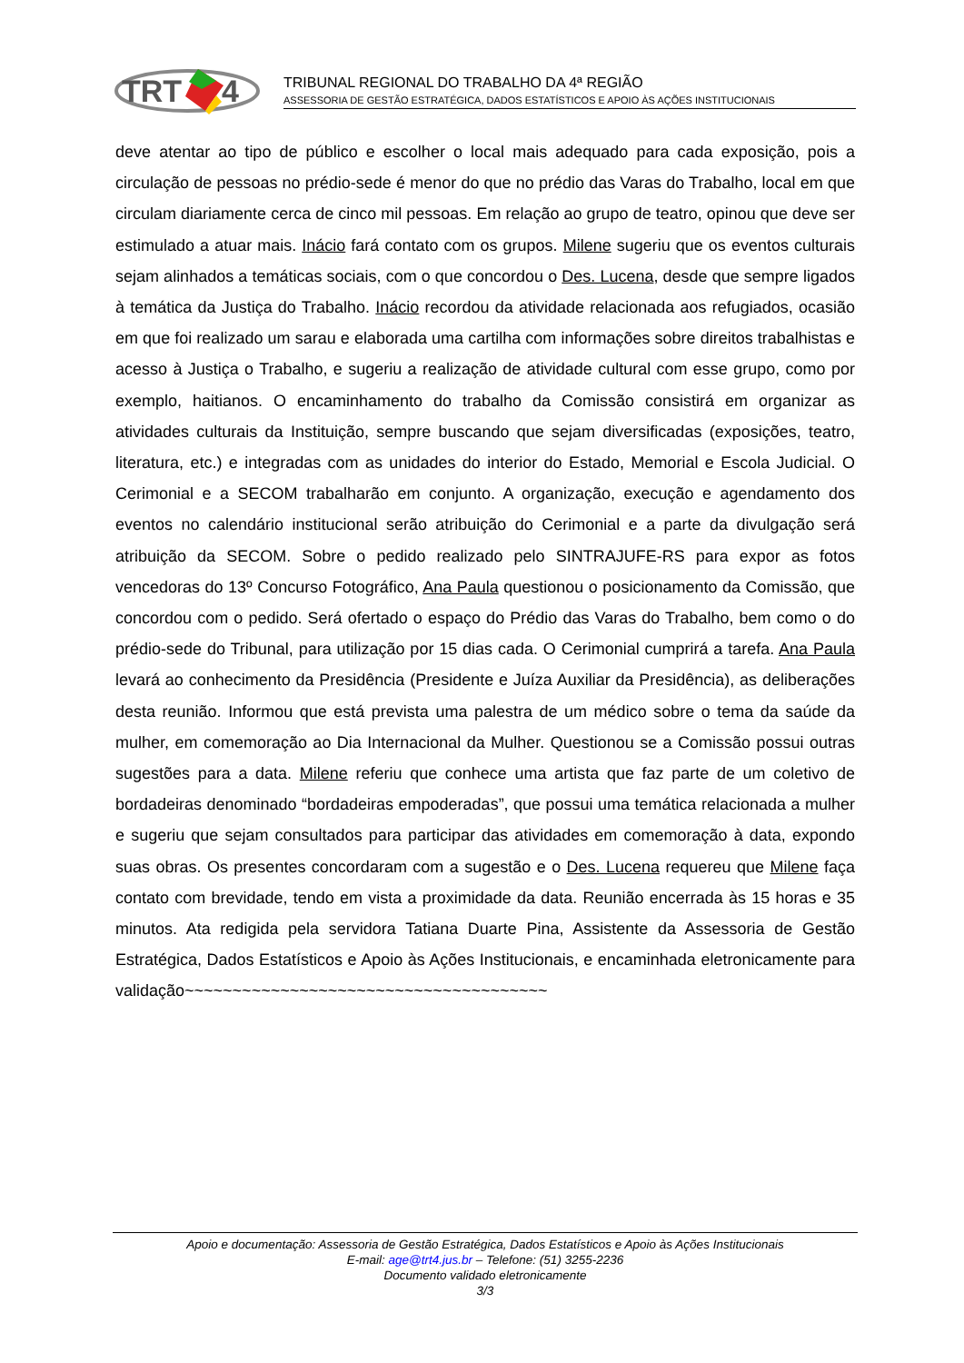TRT
4
TRIBUNAL REGIONAL DO TRABALHO DA 4ª REGIÃO
ASSESSORIA DE GESTÃO ESTRATÉGICA, DADOS ESTATÍSTICOS E APOIO ÀS AÇÕES INSTITUCIONAIS
deve atentar ao tipo de público e escolher o local mais adequado para cada exposição, pois a circulação de pessoas no prédio-sede é menor do que no prédio das Varas do Trabalho, local em que circulam diariamente cerca de cinco mil pessoas. Em relação ao grupo de teatro, opinou que deve ser estimulado a atuar mais. Inácio fará contato com os grupos. Milene sugeriu que os eventos culturais sejam alinhados a temáticas sociais, com o que concordou o Des. Lucena, desde que sempre ligados à temática da Justiça do Trabalho. Inácio recordou da atividade relacionada aos refugiados, ocasião em que foi realizado um sarau e elaborada uma cartilha com informações sobre direitos trabalhistas e acesso à Justiça o Trabalho, e sugeriu a realização de atividade cultural com esse grupo, como por exemplo, haitianos. O encaminhamento do trabalho da Comissão consistirá em organizar as atividades culturais da Instituição, sempre buscando que sejam diversificadas (exposições, teatro, literatura, etc.) e integradas com as unidades do interior do Estado, Memorial e Escola Judicial. O Cerimonial e a SECOM trabalharão em conjunto. A organização, execução e agendamento dos eventos no calendário institucional serão atribuição do Cerimonial e a parte da divulgação será atribuição da SECOM. Sobre o pedido realizado pelo SINTRAJUFE-RS para expor as fotos vencedoras do 13º Concurso Fotográfico, Ana Paula questionou o posicionamento da Comissão, que concordou com o pedido. Será ofertado o espaço do Prédio das Varas do Trabalho, bem como o do prédio-sede do Tribunal, para utilização por 15 dias cada. O Cerimonial cumprirá a tarefa. Ana Paula levará ao conhecimento da Presidência (Presidente e Juíza Auxiliar da Presidência), as deliberações desta reunião. Informou que está prevista uma palestra de um médico sobre o tema da saúde da mulher, em comemoração ao Dia Internacional da Mulher. Questionou se a Comissão possui outras sugestões para a data. Milene referiu que conhece uma artista que faz parte de um coletivo de bordadeiras denominado “bordadeiras empoderadas”, que possui uma temática relacionada a mulher e sugeriu que sejam consultados para participar das atividades em comemoração à data, expondo suas obras. Os presentes concordaram com a sugestão e o Des. Lucena requereu que Milene faça contato com brevidade, tendo em vista a proximidade da data. Reunião encerrada às 15 horas e 35 minutos. Ata redigida pela servidora Tatiana Duarte Pina, Assistente da Assessoria de Gestão Estratégica, Dados Estatísticos e Apoio às Ações Institucionais, e encaminhada eletronicamente para validação~~~~~~~~~~~~~~~~~~~~~~~~~~~~~~~~~~~~~~
Apoio e documentação: Assessoria de Gestão Estratégica, Dados Estatísticos e Apoio às Ações Institucionais
E-mail: age@trt4.jus.br – Telefone: (51) 3255-2236
Documento validado eletronicamente
3/3